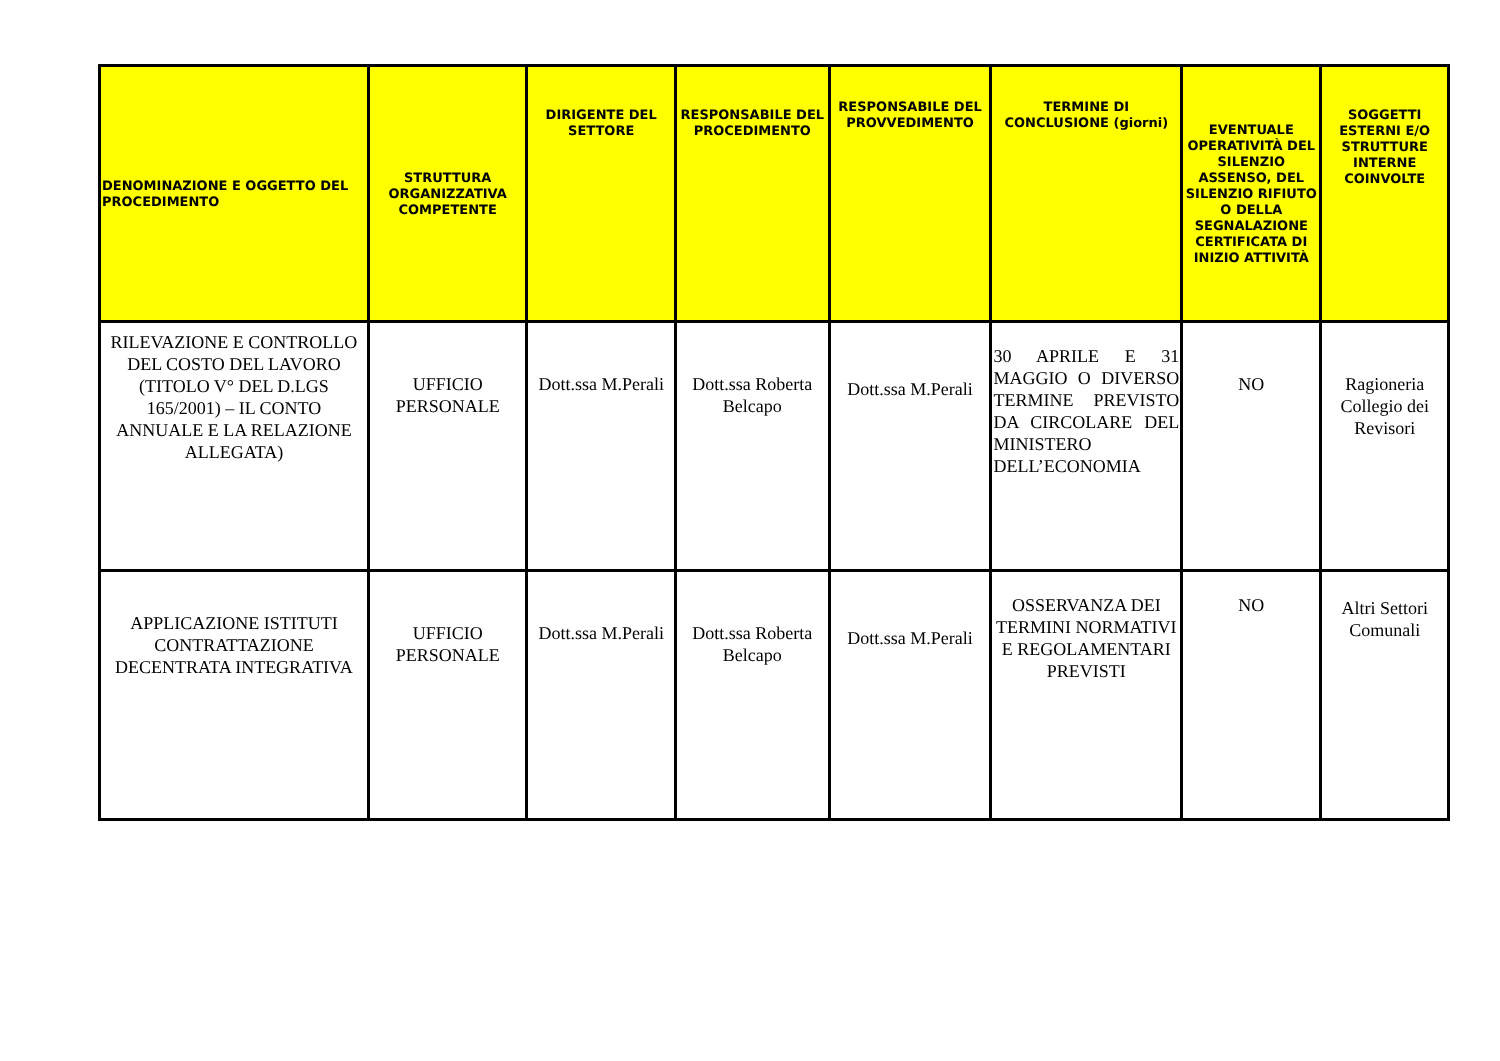| DENOMINAZIONE E OGGETTO DEL PROCEDIMENTO | STRUTTURA ORGANIZZATIVA COMPETENTE | DIRIGENTE DEL SETTORE | RESPONSABILE DEL PROCEDIMENTO | RESPONSABILE DEL PROVVEDIMENTO | TERMINE DI CONCLUSIONE (giorni) | EVENTUALE OPERATIVITÀ DEL SILENZIO ASSENSO, DEL SILENZIO RIFIUTO O DELLA SEGNALAZIONE CERTIFICATA DI INIZIO ATTIVITÀ | SOGGETTI ESTERNI E/O STRUTTURE INTERNE COINVOLTE |
| --- | --- | --- | --- | --- | --- | --- | --- |
| RILEVAZIONE E CONTROLLO DEL COSTO DEL LAVORO (TITOLO V° DEL D.LGS 165/2001) – IL CONTO ANNUALE E LA RELAZIONE ALLEGATA) | UFFICIO PERSONALE | Dott.ssa M.Perali | Dott.ssa Roberta Belcapo | Dott.ssa M.Perali | 30 APRILE E 31 MAGGIO O DIVERSO TERMINE PREVISTO DA CIRCOLARE DEL MINISTERO DELL’ECONOMIA | NO | Ragioneria Collegio dei Revisori |
| APPLICAZIONE ISTITUTI CONTRATTAZIONE DECENTRATA INTEGRATIVA | UFFICIO PERSONALE | Dott.ssa M.Perali | Dott.ssa Roberta Belcapo | Dott.ssa M.Perali | OSSERVANZA DEI TERMINI NORMATIVI E REGOLAMENTARI PREVISTI | NO | Altri Settori Comunali |